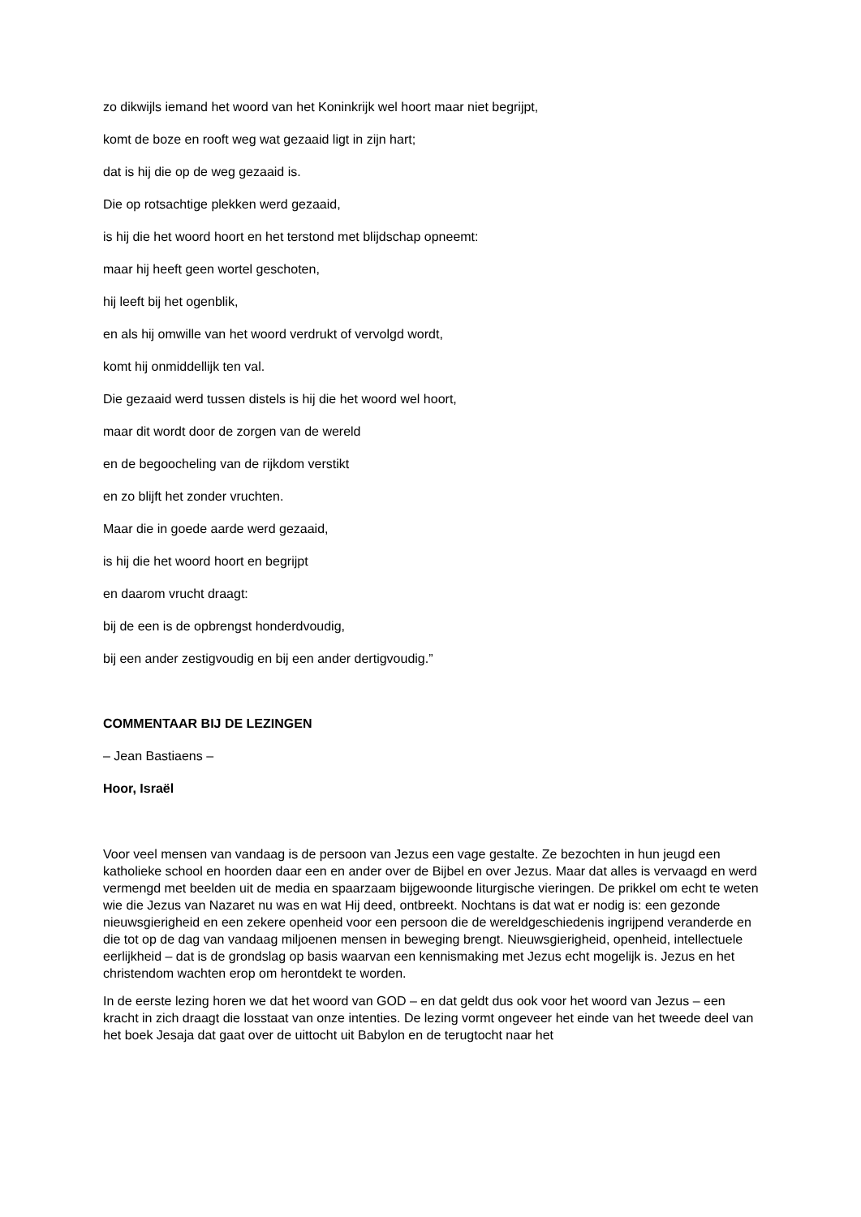zo dikwijls iemand het woord van het Koninkrijk wel hoort maar niet begrijpt,
komt de boze en rooft weg wat gezaaid ligt in zijn hart;
dat is hij die op de weg gezaaid is.
Die op rotsachtige plekken werd gezaaid,
is hij die het woord hoort en het terstond met blijdschap opneemt:
maar hij heeft geen wortel geschoten,
hij leeft bij het ogenblik,
en als hij omwille van het woord verdrukt of vervolgd wordt,
komt hij onmiddellijk ten val.
Die gezaaid werd tussen distels is hij die het woord wel hoort,
maar dit wordt door de zorgen van de wereld
en de begoocheling van de rijkdom verstikt
en zo blijft het zonder vruchten.
Maar die in goede aarde werd gezaaid,
is hij die het woord hoort en begrijpt
en daarom vrucht draagt:
bij de een is de opbrengst honderdvoudig,
bij een ander zestigvoudig en bij een ander dertigvoudig.”
COMMENTAAR BIJ DE LEZINGEN
– Jean Bastiaens –
Hoor, Israël
Voor veel mensen van vandaag is de persoon van Jezus een vage gestalte. Ze bezochten in hun jeugd een katholieke school en hoorden daar een en ander over de Bijbel en over Jezus. Maar dat alles is vervaagd en werd vermengd met beelden uit de media en spaarzaam bijgewoonde liturgische vieringen. De prikkel om echt te weten wie die Jezus van Nazaret nu was en wat Hij deed, ontbreekt. Nochtans is dat wat er nodig is: een gezonde nieuwsgierigheid en een zekere openheid voor een persoon die de wereldgeschiedenis ingrijpend veranderde en die tot op de dag van vandaag miljoenen mensen in beweging brengt. Nieuwsgierigheid, openheid, intellectuele eerlijkheid – dat is de grondslag op basis waarvan een kennismaking met Jezus echt mogelijk is. Jezus en het christendom wachten erop om herontdekt te worden.
In de eerste lezing horen we dat het woord van GOD – en dat geldt dus ook voor het woord van Jezus – een kracht in zich draagt die losstaat van onze intenties. De lezing vormt ongeveer het einde van het tweede deel van het boek Jesaja dat gaat over de uittocht uit Babylon en de terugtocht naar het